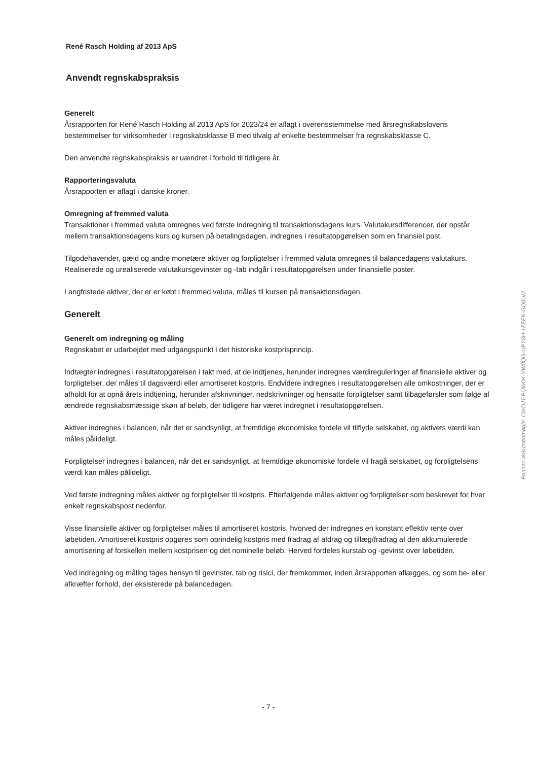René Rasch Holding af 2013 ApS
Anvendt regnskabspraksis
Generelt
Årsrapporten for René Rasch Holding af 2013 ApS for 2023/24 er aflagt i overensstemmelse med årsregnskabslovens bestemmelser for virksomheder i regnskabsklasse B med tilvalg af enkelte bestemmelser fra regnskabsklasse C.
Den anvendte regnskabspraksis er uændret i forhold til tidligere år.
Rapporteringsvaluta
Årsrapporten er aflagt i danske kroner.
Omregning af fremmed valuta
Transaktioner i fremmed valuta omregnes ved første indregning til transaktionsdagens kurs. Valutakursdifferencer, der opstår mellem transaktionsdagens kurs og kursen på betalingsdagen, indregnes i resultatopgørelsen som en finansiel post.
Tilgodehavender, gæld og andre monetære aktiver og forpligtelser i fremmed valuta omregnes til balancedagens valutakurs. Realiserede og urealiserede valutakursgevinster og -tab indgår i resultatopgørelsen under finansielle poster.
Langfristede aktiver, der er er købt i fremmed valuta, måles til kursen på transaktionsdagen.
Generelt
Generelt om indregning og måling
Regnskabet er udarbejdet med udgangspunkt i det historiske kostprisprincip.
Indtægter indregnes i resultatopgørelsen i takt med, at de indtjenes, herunder indregnes værdireguleringer af finansielle aktiver og forpligtelser, der måles til dagsværdi eller amortiseret kostpris. Endvidere indregnes i resultatopgørelsen alle omkostninger, der er afholdt for at opnå årets indtjening, herunder afskrivninger, nedskrivninger og hensatte forpligtelser samt tilbageførsler som følge af ændrede regnskabsmæssige skøn af beløb, der tidligere har været indregnet i resultatopgørelsen.
Aktiver indregnes i balancen, når det er sandsynligt, at fremtidige økonomiske fordele vil tilflyde selskabet, og aktivets værdi kan måles pålideligt.
Forpligtelser indregnes i balancen, når det er sandsynligt, at fremtidige økonomiske fordele vil fragå selskabet, og forpligtelsens værdi kan måles pålideligt.
Ved første indregning måles aktiver og forpligtelser til kostpris. Efterfølgende måles aktiver og forpligtelser som beskrevet for hver enkelt regnskabspost nedenfor.
Visse finansielle aktiver og forpligtelser måles til amortiseret kostpris, hvorved der indregnes en konstant effektiv rente over løbetiden. Amortiseret kostpris opgøres som oprindelig kostpris med fradrag af afdrag og tillæg/fradrag af den akkumulerede amortisering af forskellen mellem kostprisen og det nominelle beløb. Herved fordeles kurstab og -gevinst over løbetiden.
Ved indregning og måling tages hensyn til gevinster, tab og risici, der fremkommer, inden årsrapporten aflægges, og som be- eller afkræfter forhold, der eksisterede på balancedagen.
Penneo dokumentnøgle: CWDJT-PQW0K-VW0QG-UPY8H-1ZEEK-GQ8UM
- 7 -